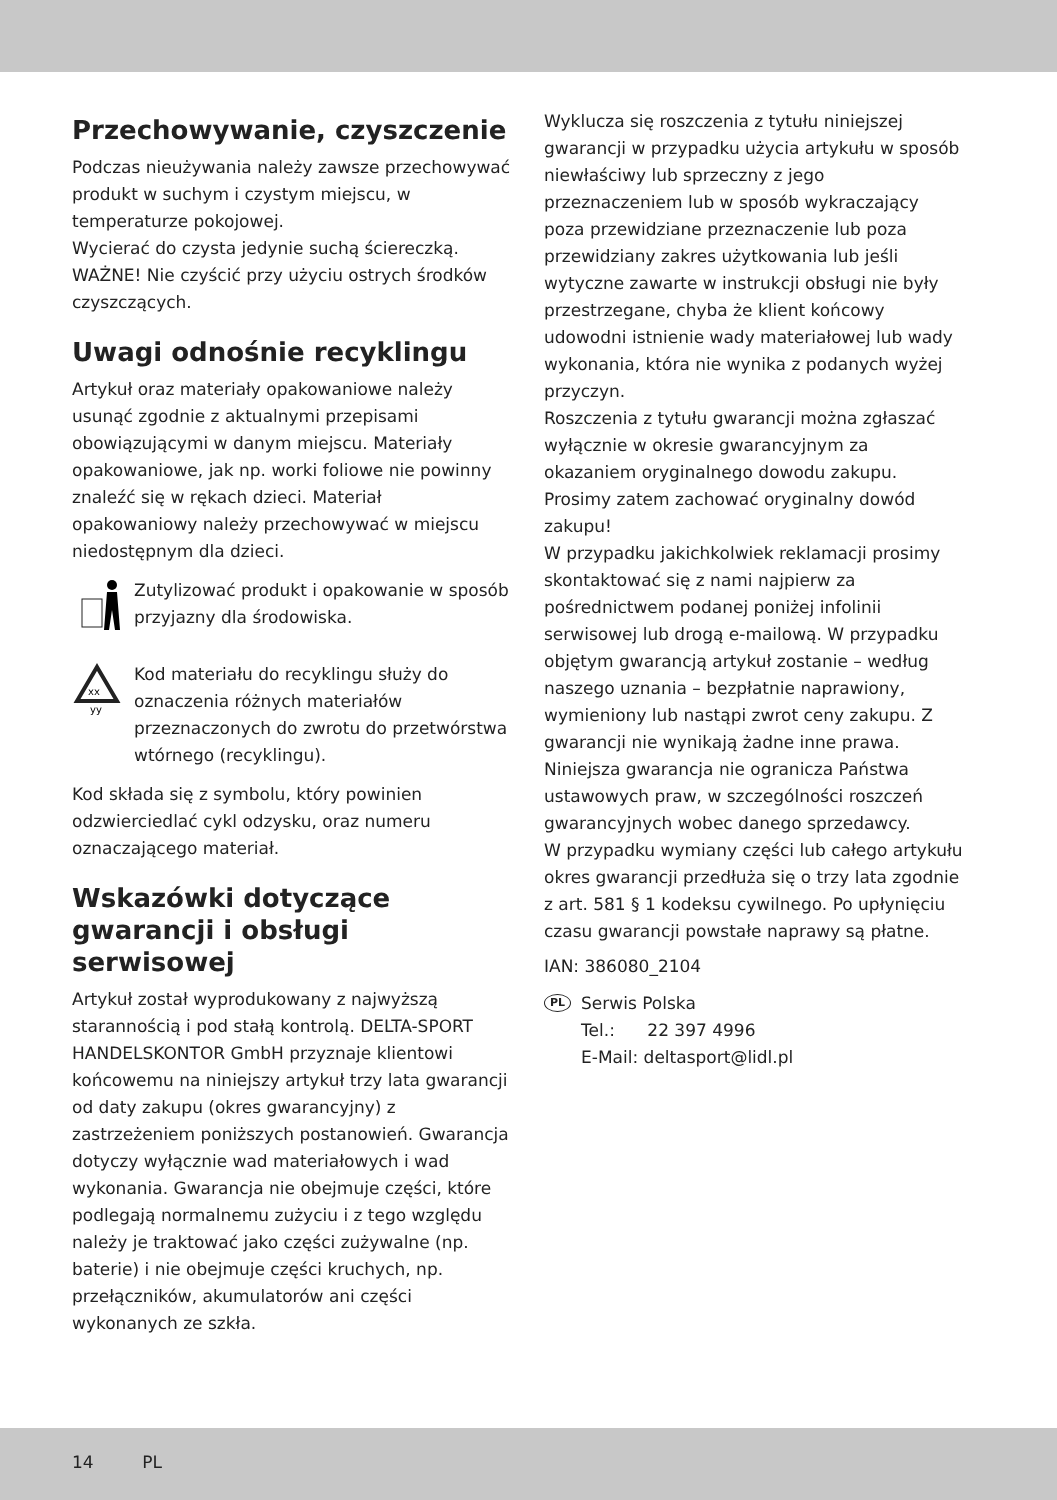Przechowywanie, czyszczenie
Podczas nieużywania należy zawsze przechowywać produkt w suchym i czystym miejscu, w temperaturze pokojowej.
Wycierać do czysta jedynie suchą ściereczką.
WAŻNE! Nie czyścić przy użyciu ostrych środków czyszczących.
Uwagi odnośnie recyklingu
Artykuł oraz materiały opakowaniowe należy usunąć zgodnie z aktualnymi przepisami obowiązującymi w danym miejscu. Materiały opakowaniowe, jak np. worki foliowe nie powinny znaleźć się w rękach dzieci. Materiał opakowaniowy należy przechowywać w miejscu niedostępnym dla dzieci.
Zutylizować produkt i opakowanie w sposób przyjazny dla środowiska.
xx
yy
Kod materiału do recyklingu służy do oznaczenia różnych materiałów przeznaczonych do zwrotu do przetwórstwa wtórnego (recyklingu).
Kod składa się z symbolu, który powinien odzwierciedlać cykl odzysku, oraz numeru oznaczającego materiał.
Wskazówki dotyczące gwarancji i obsługi serwisowej
Artykuł został wyprodukowany z najwyższą starannością i pod stałą kontrolą. DELTA-SPORT HANDELSKONTOR GmbH przyznaje klientowi końcowemu na niniejszy artykuł trzy lata gwarancji od daty zakupu (okres gwarancyjny) z zastrzeżeniem poniższych postanowień. Gwarancja dotyczy wyłącznie wad materiałowych i wad wykonania. Gwarancja nie obejmuje części, które podlegają normalnemu zużyciu i z tego względu należy je traktować jako części zużywalne (np. baterie) i nie obejmuje części kruchych, np. przełączników, akumulatorów ani części wykonanych ze szkła.
Wyklucza się roszczenia z tytułu niniejszej gwarancji w przypadku użycia artykułu w sposób niewłaściwy lub sprzeczny z jego przeznaczeniem lub w sposób wykraczający poza przewidziane przeznaczenie lub poza przewidziany zakres użytkowania lub jeśli wytyczne zawarte w instrukcji obsługi nie były przestrzegane, chyba że klient końcowy udowodni istnienie wady materiałowej lub wady wykonania, która nie wynika z podanych wyżej przyczyn.
Roszczenia z tytułu gwarancji można zgłaszać wyłącznie w okresie gwarancyjnym za okazaniem oryginalnego dowodu zakupu. Prosimy zatem zachować oryginalny dowód zakupu!
W przypadku jakichkolwiek reklamacji prosimy skontaktować się z nami najpierw za pośrednictwem podanej poniżej infolinii serwisowej lub drogą e-mailową. W przypadku objętym gwarancją artykuł zostanie – według naszego uznania – bezpłatnie naprawiony, wymieniony lub nastąpi zwrot ceny zakupu. Z gwarancji nie wynikają żadne inne prawa.
Niniejsza gwarancja nie ogranicza Państwa ustawowych praw, w szczególności roszczeń gwarancyjnych wobec danego sprzedawcy.
W przypadku wymiany części lub całego artykułu okres gwarancji przedłuża się o trzy lata zgodnie z art. 581 § 1 kodeksu cywilnego. Po upłynięciu czasu gwarancji powstałe naprawy są płatne.
IAN: 386080_2104
PL
Serwis Polska
Tel.: 22 397 4996
E-Mail: deltasport@lidl.pl
14 PL